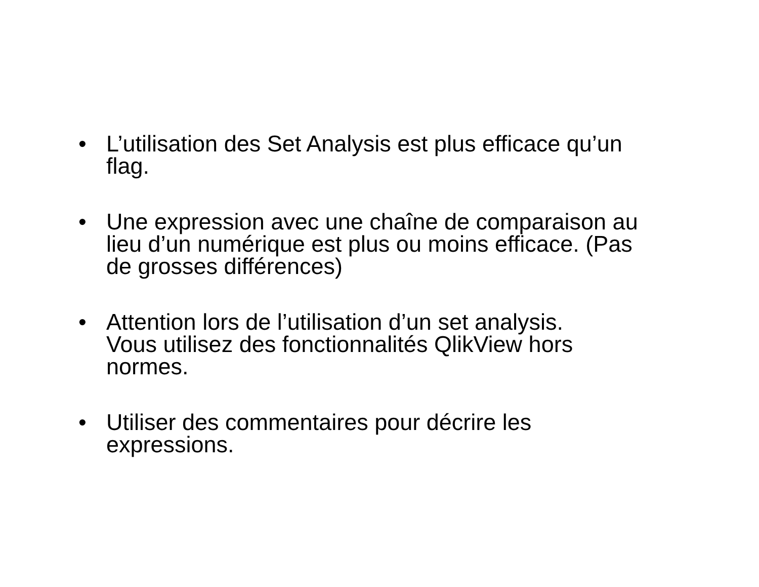• L’utilisation des Set Analysis est plus efficace qu’un flag.
• Une expression avec une chaîne de comparaison au lieu d’un numérique est plus ou moins efficace. (Pas de grosses différences)
• Attention lors de l’utilisation d’un set analysis.
Vous utilisez des fonctionnalités QlikView hors normes.
• Utiliser des commentaires pour décrire les expressions.